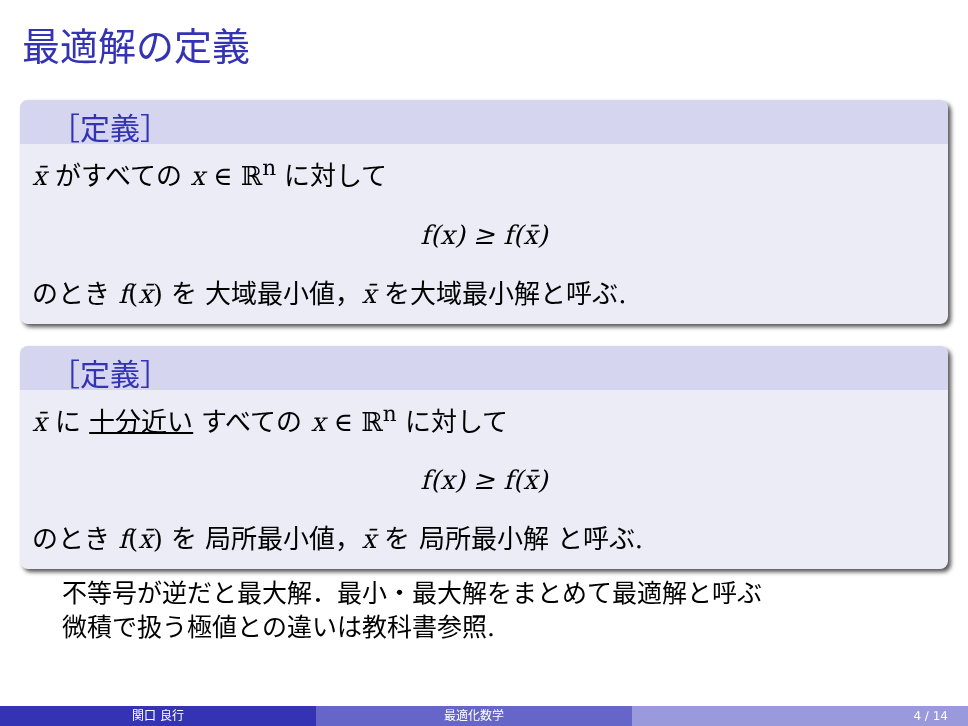最適解の定義
［定義］
x̄ がすべての x ∈ ℝ<sup>n</sup> に対して
f(x) ≥ f(x̄)
のとき f(x̄) を 大域最小値，x̄ を大域最小解と呼ぶ.
［定義］
x̄ に 十分近い すべての x ∈ ℝ<sup>n</sup> に対して
f(x) ≥ f(x̄)
のとき f(x̄) を 局所最小値，x̄ を 局所最小解 と呼ぶ.
不等号が逆だと最大解．最小・最大解をまとめて最適解と呼ぶ
微積で扱う極値との違いは教科書参照.
関口 良行 最適化数学 4 / 14